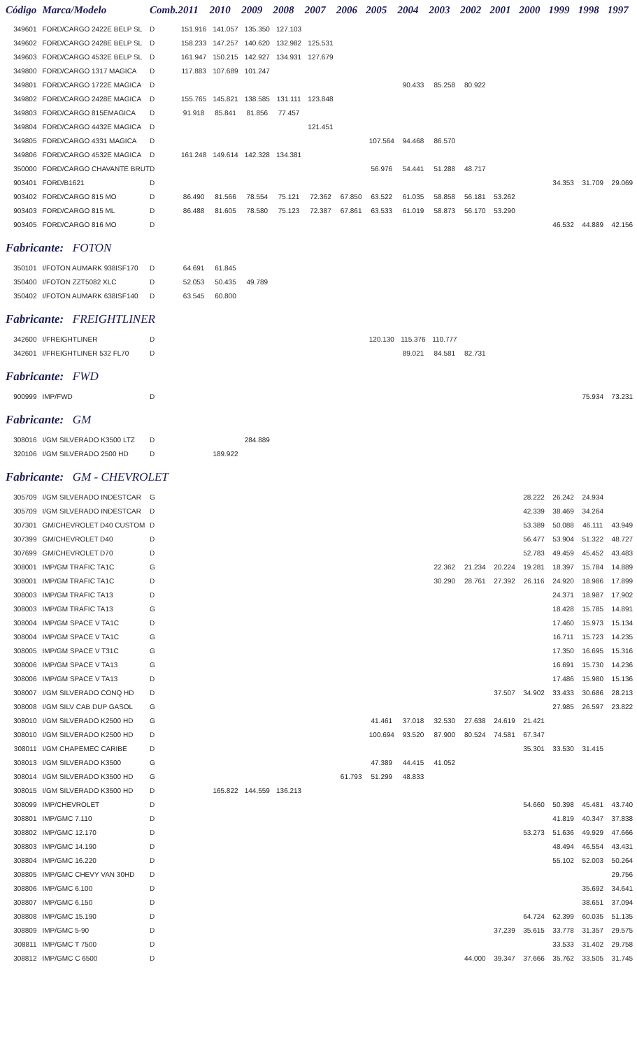| Código | Marca/Modelo | Comb. | 2011 | 2010 | 2009 | 2008 | 2007 | 2006 | 2005 | 2004 | 2003 | 2002 | 2001 | 2000 | 1999 | 1998 | 1997 |
| --- | --- | --- | --- | --- | --- | --- | --- | --- | --- | --- | --- | --- | --- | --- | --- | --- | --- |
| 349601 | FORD/CARGO 2422E BELP SL | D | 151.916 | 141.057 | 135.350 | 127.103 | | | | | | | | | | | |
| 349602 | FORD/CARGO 2428E BELP SL | D | 158.233 | 147.257 | 140.620 | 132.982 | 125.531 | | | | | | | | | | |
| 349603 | FORD/CARGO 4532E BELP SL | D | 161.947 | 150.215 | 142.927 | 134.931 | 127.679 | | | | | | | | | | |
| 349800 | FORD/CARGO 1317 MAGICA | D | 117.883 | 107.689 | 101.247 | | | | | | | | | | | | |
| 349801 | FORD/CARGO 1722E MAGICA | D | | | | | | | | 90.433 | 85.258 | 80.922 | | | | | |
| 349802 | FORD/CARGO 2428E MAGICA | D | 155.765 | 145.821 | 138.585 | 131.111 | 123.848 | | | | | | | | | | |
| 349803 | FORD/CARGO 815EMAGICA | D | 91.918 | 85.841 | 81.856 | 77.457 | | | | | | | | | | | |
| 349804 | FORD/CARGO 4432E MAGICA | D | | | | | 121.451 | | | | | | | | | | |
| 349805 | FORD/CARGO 4331 MAGICA | D | | | | | | | 107.564 | 94.468 | 86.570 | | | | | | |
| 349806 | FORD/CARGO 4532E MAGICA | D | 161.248 | 149.614 | 142.328 | 134.381 | | | | | | | | | | | |
| 350000 | FORD/CARGO CHAVANTE BRUT | D | | | | | | | 56.976 | 54.441 | 51.288 | 48.717 | | | | | |
| 903401 | FORD/B1621 | D | | | | | | | | | | | | | 34.353 | 31.709 | 29.069 |
| 903402 | FORD/CARGO 815 MO | D | 86.490 | 81.566 | 78.554 | 75.121 | 72.362 | 67.850 | 63.522 | 61.035 | 58.858 | 56.181 | 53.262 | | | | |
| 903403 | FORD/CARGO 815 ML | D | 86.488 | 81.605 | 78.580 | 75.123 | 72.387 | 67.861 | 63.533 | 61.019 | 58.873 | 56.170 | 53.290 | | | | |
| 903405 | FORD/CARGO 816 MO | D | | | | | | | | | | | | | 46.532 | 44.889 | 42.156 |
| Fabricante: FOTON | | | | | | | | | | | | | | | | | |
| 350101 | I/FOTON AUMARK 938ISF170 | D | 64.691 | 61.845 | | | | | | | | | | | | | |
| 350400 | I/FOTON ZZT5082 XLC | D | 52.053 | 50.435 | 49.789 | | | | | | | | | | | | |
| 350402 | I/FOTON AUMARK 638ISF140 | D | 63.545 | 60.800 | | | | | | | | | | | | | |
| Fabricante: FREIGHTLINER | | | | | | | | | | | | | | | | | |
| 342600 | I/FREIGHTLINER | D | | | | | | | 120.130 | 115.376 | 110.777 | | | | | | |
| 342601 | I/FREIGHTLINER 532 FL70 | D | | | | | | | | 89.021 | 84.581 | 82.731 | | | | | |
| Fabricante: FWD | | | | | | | | | | | | | | | | | |
| 900999 | IMP/FWD | D | | | | | | | | | | | | | | 75.934 | 73.231 |
| Fabricante: GM | | | | | | | | | | | | | | | | | |
| 308016 | I/GM SILVERADO K3500 LTZ | D | | | 284.889 | | | | | | | | | | | | |
| 320106 | I/GM SILVERADO 2500 HD | D | | 189.922 | | | | | | | | | | | | | |
| Fabricante: GM - CHEVROLET | | | | | | | | | | | | | | | | | |
| 305709 | I/GM SILVERADO INDESTCAR | G | | | | | | | | | | | | 28.222 | 26.242 | 24.934 | |
| 305709 | I/GM SILVERADO INDESTCAR | D | | | | | | | | | | | | 42.339 | 38.469 | 34.264 | |
| 307301 | GM/CHEVROLET D40 CUSTOM | D | | | | | | | | | | | | 53.389 | 50.088 | 46.111 | 43.949 |
| 307399 | GM/CHEVROLET D40 | D | | | | | | | | | | | | 56.477 | 53.904 | 51.322 | 48.727 |
| 307699 | GM/CHEVROLET D70 | D | | | | | | | | | | | | 52.783 | 49.459 | 45.452 | 43.483 |
| 308001 | IMP/GM TRAFIC TA1C | G | | | | | | | | | 22.362 | 21.234 | 20.224 | 19.281 | 18.397 | 15.784 | 14.889 |
| 308001 | IMP/GM TRAFIC TA1C | D | | | | | | | | | 30.290 | 28.761 | 27.392 | 26.116 | 24.920 | 18.986 | 17.899 |
| 308003 | IMP/GM TRAFIC TA13 | D | | | | | | | | | | | | | 24.371 | 18.987 | 17.902 |
| 308003 | IMP/GM TRAFIC TA13 | G | | | | | | | | | | | | | 18.428 | 15.785 | 14.891 |
| 308004 | IMP/GM SPACE V TA1C | D | | | | | | | | | | | | | 17.460 | 15.973 | 15.134 |
| 308004 | IMP/GM SPACE V TA1C | G | | | | | | | | | | | | | 16.711 | 15.723 | 14.235 |
| 308005 | IMP/GM SPACE V T31C | G | | | | | | | | | | | | | 17.350 | 16.695 | 15.316 |
| 308006 | IMP/GM SPACE V TA13 | G | | | | | | | | | | | | | 16.691 | 15.730 | 14.236 |
| 308006 | IMP/GM SPACE V TA13 | D | | | | | | | | | | | | | 17.486 | 15.980 | 15.136 |
| 308007 | I/GM SILVERADO CONQ HD | D | | | | | | | | | | | 37.507 | 34.902 | 33.433 | 30.686 | 28.213 |
| 308008 | I/GM SILV CAB DUP GASOL | G | | | | | | | | | | | | | 27.985 | 26.597 | 23.822 |
| 308010 | I/GM SILVERADO K2500 HD | G | | | | | | | 41.461 | 37.018 | 32.530 | 27.638 | 24.619 | 21.421 | | | |
| 308010 | I/GM SILVERADO K2500 HD | D | | | | | | | 100.694 | 93.520 | 87.900 | 80.524 | 74.581 | 67.347 | | | |
| 308011 | I/GM CHAPEMEC CARIBE | D | | | | | | | | | | | | 35.301 | 33.530 | 31.415 | |
| 308013 | I/GM SILVERADO K3500 | G | | | | | | | 47.389 | 44.415 | 41.052 | | | | | | |
| 308014 | I/GM SILVERADO K3500 HD | G | | | | | | 61.793 | 51.299 | 48.833 | | | | | | | |
| 308015 | I/GM SILVERADO K3500 HD | D | | 165.822 | 144.559 | 136.213 | | | | | | | | | | | |
| 308099 | IMP/CHEVROLET | D | | | | | | | | | | | | 54.660 | 50.398 | 45.481 | 43.740 |
| 308801 | IMP/GMC 7.110 | D | | | | | | | | | | | | | 41.819 | 40.347 | 37.838 |
| 308802 | IMP/GMC 12.170 | D | | | | | | | | | | | | 53.273 | 51.636 | 49.929 | 47.666 |
| 308803 | IMP/GMC 14.190 | D | | | | | | | | | | | | | 48.494 | 46.554 | 43.431 |
| 308804 | IMP/GMC 16.220 | D | | | | | | | | | | | | | 55.102 | 52.003 | 50.264 |
| 308805 | IMP/GMC CHEVY VAN 30HD | D | | | | | | | | | | | | | | | 29.756 |
| 308806 | IMP/GMC 6.100 | D | | | | | | | | | | | | | | 35.692 | 34.641 |
| 308807 | IMP/GMC 6.150 | D | | | | | | | | | | | | | | 38.651 | 37.094 |
| 308808 | IMP/GMC 15.190 | D | | | | | | | | | | | | 64.724 | 62.399 | 60.035 | 51.135 |
| 308809 | IMP/GMC 5-90 | D | | | | | | | | | | | 37.239 | 35.615 | 33.778 | 31.357 | 29.575 |
| 308811 | IMP/GMC T 7500 | D | | | | | | | | | | | | | 33.533 | 31.402 | 29.758 |
| 308812 | IMP/GMC C 6500 | D | | | | | | | | | | 44.000 | 39.347 | 37.666 | 35.762 | 33.505 | 31.745 |